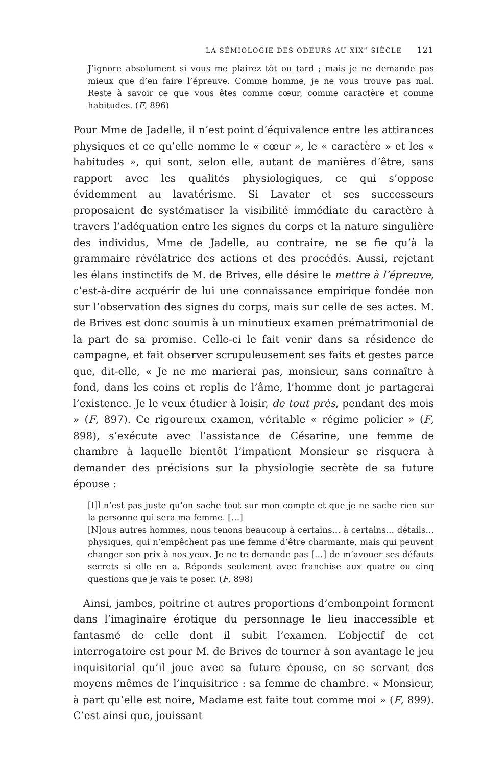LA SÉMIOLOGIE DES ODEURS AU XIX<sup>e</sup> SIÈCLE 121
J’ignore absolument si vous me plairez tôt ou tard ; mais je ne demande pas mieux que d’en faire l’épreuve. Comme homme, je ne vous trouve pas mal. Reste à savoir ce que vous êtes comme cœur, comme caractère et comme habitudes. (F, 896)
Pour Mme de Jadelle, il n’est point d’équivalence entre les attirances physiques et ce qu’elle nomme le « cœur », le « caractère » et les « habitudes », qui sont, selon elle, autant de manières d’être, sans rapport avec les qualités physiologiques, ce qui s’oppose évidemment au lavatérisme. Si Lavater et ses successeurs proposaient de systématiser la visibilité immédiate du caractère à travers l’adéquation entre les signes du corps et la nature singulière des individus, Mme de Jadelle, au contraire, ne se fie qu’à la grammaire révélatrice des actions et des procédés. Aussi, rejetant les élans instinctifs de M. de Brives, elle désire le mettre à l’épreuve, c’est-à-dire acquérir de lui une connaissance empirique fondée non sur l’observation des signes du corps, mais sur celle de ses actes. M. de Brives est donc soumis à un minutieux examen prématrimonial de la part de sa promise. Celle-ci le fait venir dans sa résidence de campagne, et fait observer scrupuleusement ses faits et gestes parce que, dit-elle, « Je ne me marierai pas, monsieur, sans connaître à fond, dans les coins et replis de l’âme, l’homme dont je partagerai l’existence. Je le veux étudier à loisir, de tout près, pendant des mois » (F, 897). Ce rigoureux examen, véritable « régime policier » (F, 898), s’exécute avec l’assistance de Césarine, une femme de chambre à laquelle bientôt l’impatient Monsieur se risquera à demander des précisions sur la physiologie secrète de sa future épouse :
[I]l n’est pas juste qu’on sache tout sur mon compte et que je ne sache rien sur la personne qui sera ma femme. […]
[N]ous autres hommes, nous tenons beaucoup à certains… à certains… détails… physiques, qui n’empêchent pas une femme d’être charmante, mais qui peuvent changer son prix à nos yeux. Je ne te demande pas […] de m’avouer ses défauts secrets si elle en a. Réponds seulement avec franchise aux quatre ou cinq questions que je vais te poser. (F, 898)
Ainsi, jambes, poitrine et autres proportions d’embonpoint forment dans l’imaginaire érotique du personnage le lieu inaccessible et fantasmé de celle dont il subit l’examen. L’objectif de cet interrogatoire est pour M. de Brives de tourner à son avantage le jeu inquisitorial qu’il joue avec sa future épouse, en se servant des moyens mêmes de l’inquisitrice : sa femme de chambre. « Monsieur, à part qu’elle est noire, Madame est faite tout comme moi » (F, 899). C’est ainsi que, jouissant